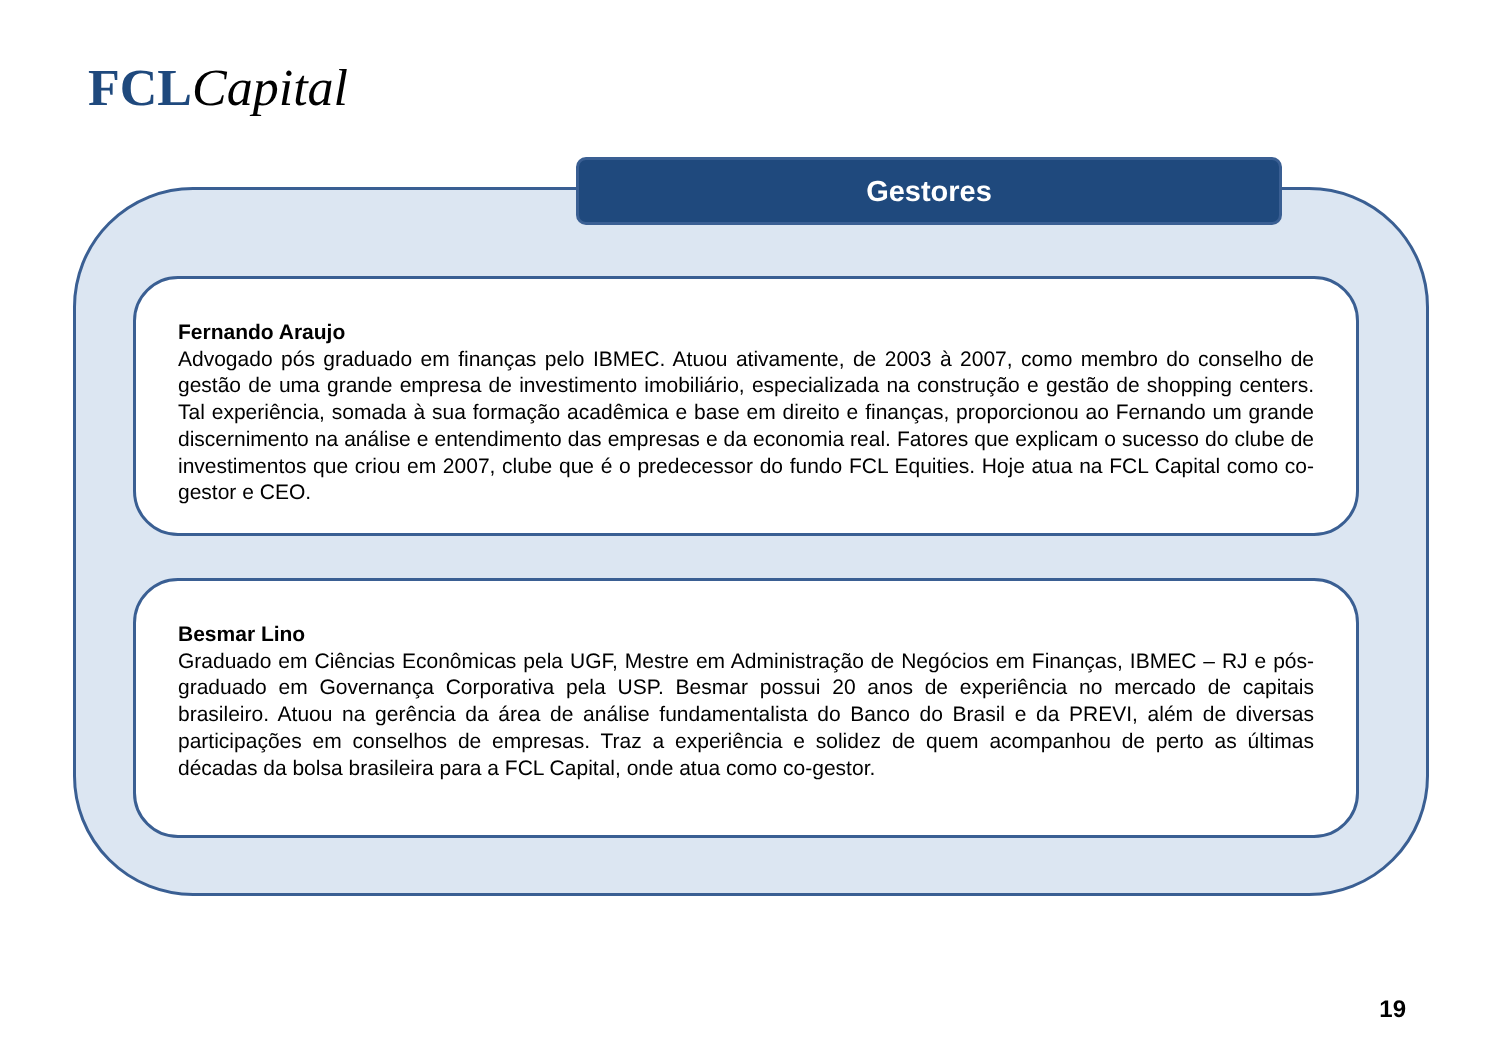FCL Capital
Gestores
Fernando Araujo
Advogado pós graduado em finanças pelo IBMEC. Atuou ativamente, de 2003 à 2007, como membro do conselho de gestão de uma grande empresa de investimento imobiliário, especializada na construção e gestão de shopping centers. Tal experiência, somada à sua formação acadêmica e base em direito e finanças, proporcionou ao Fernando um grande discernimento na análise e entendimento das empresas e da economia real. Fatores que explicam o sucesso do clube de investimentos que criou em 2007, clube que é o predecessor do fundo FCL Equities. Hoje atua na FCL Capital como co-gestor e CEO.
Besmar Lino
Graduado em Ciências Econômicas pela UGF, Mestre em Administração de Negócios em Finanças, IBMEC – RJ e pós-graduado em Governança Corporativa pela USP. Besmar possui 20 anos de experiência no mercado de capitais brasileiro. Atuou na gerência da área de análise fundamentalista do Banco do Brasil e da PREVI, além de diversas participações em conselhos de empresas. Traz a experiência e solidez de quem acompanhou de perto as últimas décadas da bolsa brasileira para a FCL Capital, onde atua como co-gestor.
19